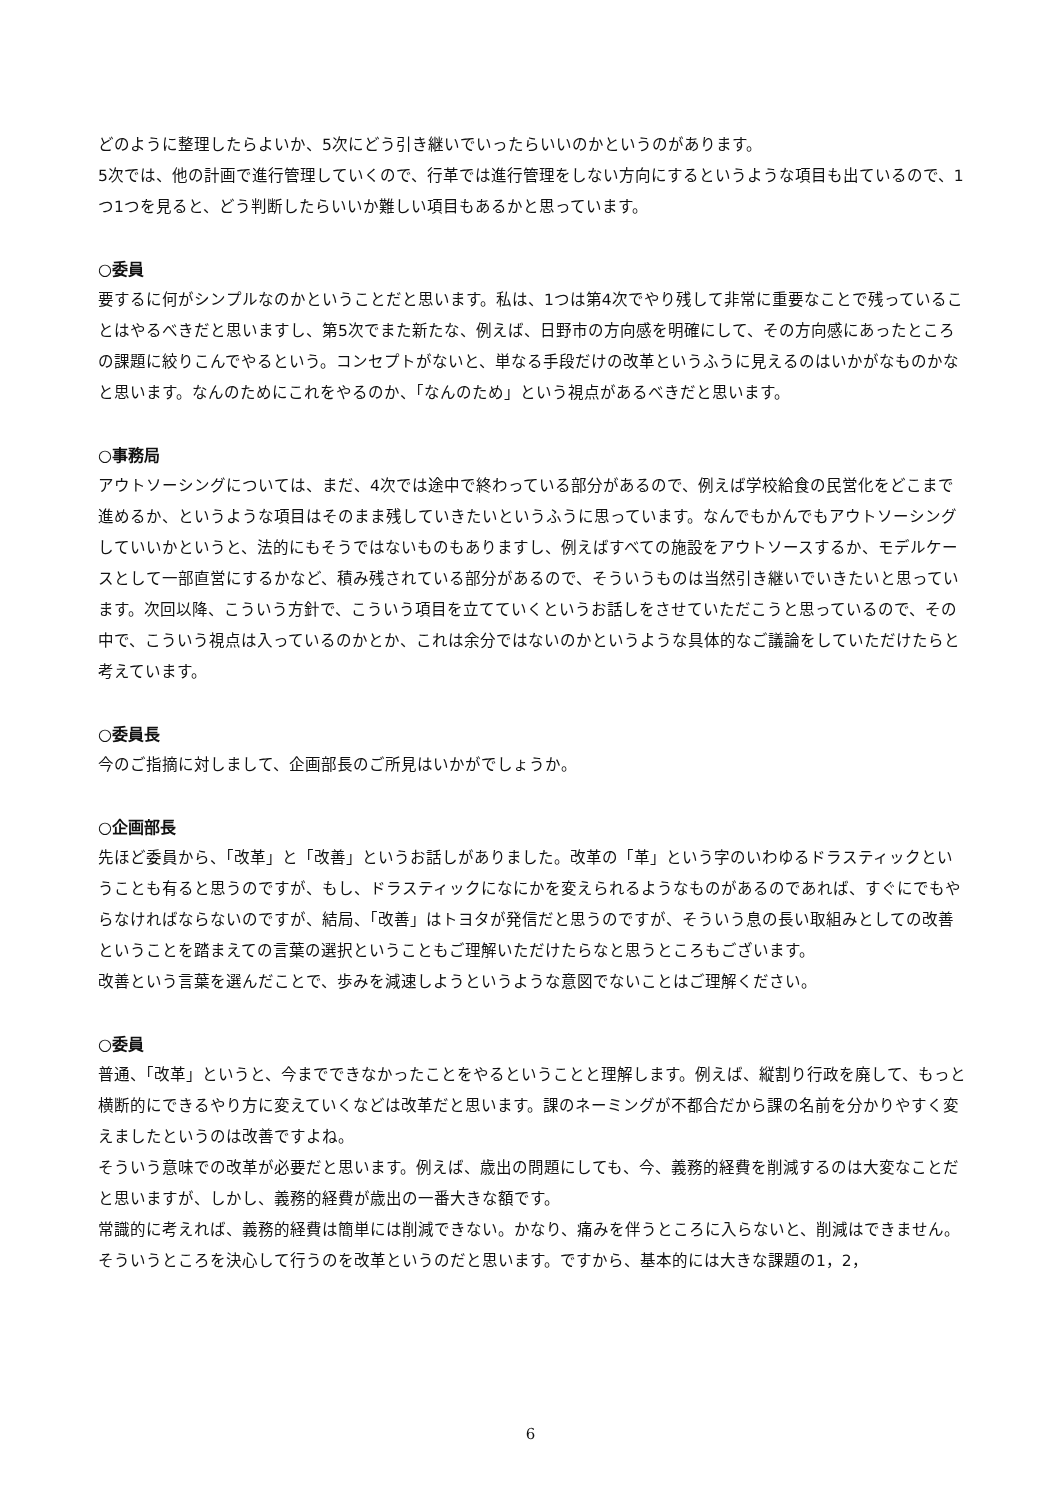どのように整理したらよいか、5次にどう引き継いでいったらいいのかというのがあります。
5次では、他の計画で進行管理していくので、行革では進行管理をしない方向にするというような項目も出ているので、1つ1つを見ると、どう判断したらいいか難しい項目もあるかと思っています。
○委員
要するに何がシンプルなのかということだと思います。私は、1つは第4次でやり残して非常に重要なことで残っていることはやるべきだと思いますし、第5次でまた新たな、例えば、日野市の方向感を明確にして、その方向感にあったところの課題に絞りこんでやるという。コンセプトがないと、単なる手段だけの改革というふうに見えるのはいかがなものかなと思います。なんのためにこれをやるのか、「なんのため」という視点があるべきだと思います。
○事務局
アウトソーシングについては、まだ、4次では途中で終わっている部分があるので、例えば学校給食の民営化をどこまで進めるか、というような項目はそのまま残していきたいというふうに思っています。なんでもかんでもアウトソーシングしていいかというと、法的にもそうではないものもありますし、例えばすべての施設をアウトソースするか、モデルケースとして一部直営にするかなど、積み残されている部分があるので、そういうものは当然引き継いでいきたいと思っています。次回以降、こういう方針で、こういう項目を立てていくというお話しをさせていただこうと思っているので、その中で、こういう視点は入っているのかとか、これは余分ではないのかというような具体的なご議論をしていただけたらと考えています。
○委員長
今のご指摘に対しまして、企画部長のご所見はいかがでしょうか。
○企画部長
先ほど委員から、「改革」と「改善」というお話しがありました。改革の「革」という字のいわゆるドラスティックということも有ると思うのですが、もし、ドラスティックになにかを変えられるようなものがあるのであれば、すぐにでもやらなければならないのですが、結局、「改善」はトヨタが発信だと思うのですが、そういう息の長い取組みとしての改善ということを踏まえての言葉の選択ということもご理解いただけたらなと思うところもございます。
改善という言葉を選んだことで、歩みを減速しようというような意図でないことはご理解ください。
○委員
普通、「改革」というと、今までできなかったことをやるということと理解します。例えば、縦割り行政を廃して、もっと横断的にできるやり方に変えていくなどは改革だと思います。課のネーミングが不都合だから課の名前を分かりやすく変えましたというのは改善ですよね。
そういう意味での改革が必要だと思います。例えば、歳出の問題にしても、今、義務的経費を削減するのは大変なことだと思いますが、しかし、義務的経費が歳出の一番大きな額です。
常識的に考えれば、義務的経費は簡単には削減できない。かなり、痛みを伴うところに入らないと、削減はできません。そういうところを決心して行うのを改革というのだと思います。ですから、基本的には大きな課題の1，2，
6